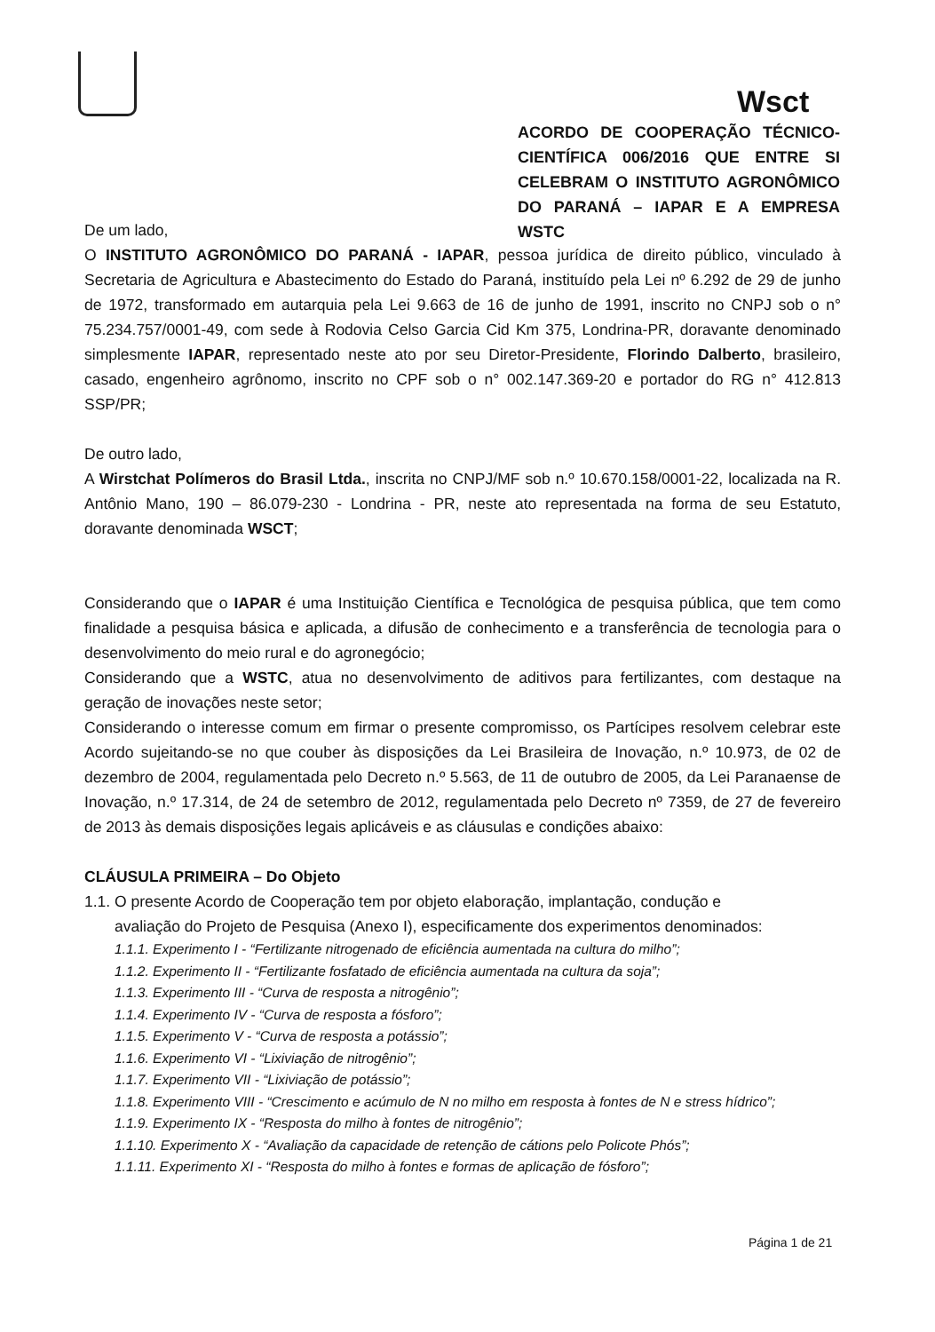Wsct
ACORDO DE COOPERAÇÃO TÉCNICO-CIENTÍFICA 006/2016 QUE ENTRE SI CELEBRAM O INSTITUTO AGRONÔMICO DO PARANÁ – IAPAR E A EMPRESA WSTC
De um lado,
O INSTITUTO AGRONÔMICO DO PARANÁ - IAPAR, pessoa jurídica de direito público, vinculado à Secretaria de Agricultura e Abastecimento do Estado do Paraná, instituído pela Lei nº 6.292 de 29 de junho de 1972, transformado em autarquia pela Lei 9.663 de 16 de junho de 1991, inscrito no CNPJ sob o n° 75.234.757/0001-49, com sede à Rodovia Celso Garcia Cid Km 375, Londrina-PR, doravante denominado simplesmente IAPAR, representado neste ato por seu Diretor-Presidente, Florindo Dalberto, brasileiro, casado, engenheiro agrônomo, inscrito no CPF sob o n° 002.147.369-20 e portador do RG n° 412.813 SSP/PR;
De outro lado,
A Wirstchat Polímeros do Brasil Ltda., inscrita no CNPJ/MF sob n.º 10.670.158/0001-22, localizada na R. Antônio Mano, 190 – 86.079-230 - Londrina - PR, neste ato representada na forma de seu Estatuto, doravante denominada WSCT;
Considerando que o IAPAR é uma Instituição Científica e Tecnológica de pesquisa pública, que tem como finalidade a pesquisa básica e aplicada, a difusão de conhecimento e a transferência de tecnologia para o desenvolvimento do meio rural e do agronegócio;
Considerando que a WSTC, atua no desenvolvimento de aditivos para fertilizantes, com destaque na geração de inovações neste setor;
Considerando o interesse comum em firmar o presente compromisso, os Partícipes resolvem celebrar este Acordo sujeitando-se no que couber às disposições da Lei Brasileira de Inovação, n.º 10.973, de 02 de dezembro de 2004, regulamentada pelo Decreto n.º 5.563, de 11 de outubro de 2005, da Lei Paranaense de Inovação, n.º 17.314, de 24 de setembro de 2012, regulamentada pelo Decreto nº 7359, de 27 de fevereiro de 2013 às demais disposições legais aplicáveis e as cláusulas e condições abaixo:
CLÁUSULA PRIMEIRA – Do Objeto
1.1. O presente Acordo de Cooperação tem por objeto elaboração, implantação, condução e
avaliação do Projeto de Pesquisa (Anexo I), especificamente dos experimentos denominados:
1.1.1. Experimento I - “Fertilizante nitrogenado de eficiência aumentada na cultura do milho”;
1.1.2. Experimento II - “Fertilizante fosfatado de eficiência aumentada na cultura da soja”;
1.1.3. Experimento III - “Curva de resposta a nitrogênio”;
1.1.4. Experimento IV - “Curva de resposta a fósforo”;
1.1.5. Experimento V - “Curva de resposta a potássio”;
1.1.6. Experimento VI - “Lixiviação de nitrogênio”;
1.1.7. Experimento VII - “Lixiviação de potássio”;
1.1.8. Experimento VIII - “Crescimento e acúmulo de N no milho em resposta à fontes de N e stress hídrico”;
1.1.9. Experimento IX - “Resposta do milho à fontes de nitrogênio”;
1.1.10. Experimento X - “Avaliação da capacidade de retenção de cátions pelo Policote Phós”;
1.1.11. Experimento XI - “Resposta do milho à fontes e formas de aplicação de fósforo”;
Página 1 de 21